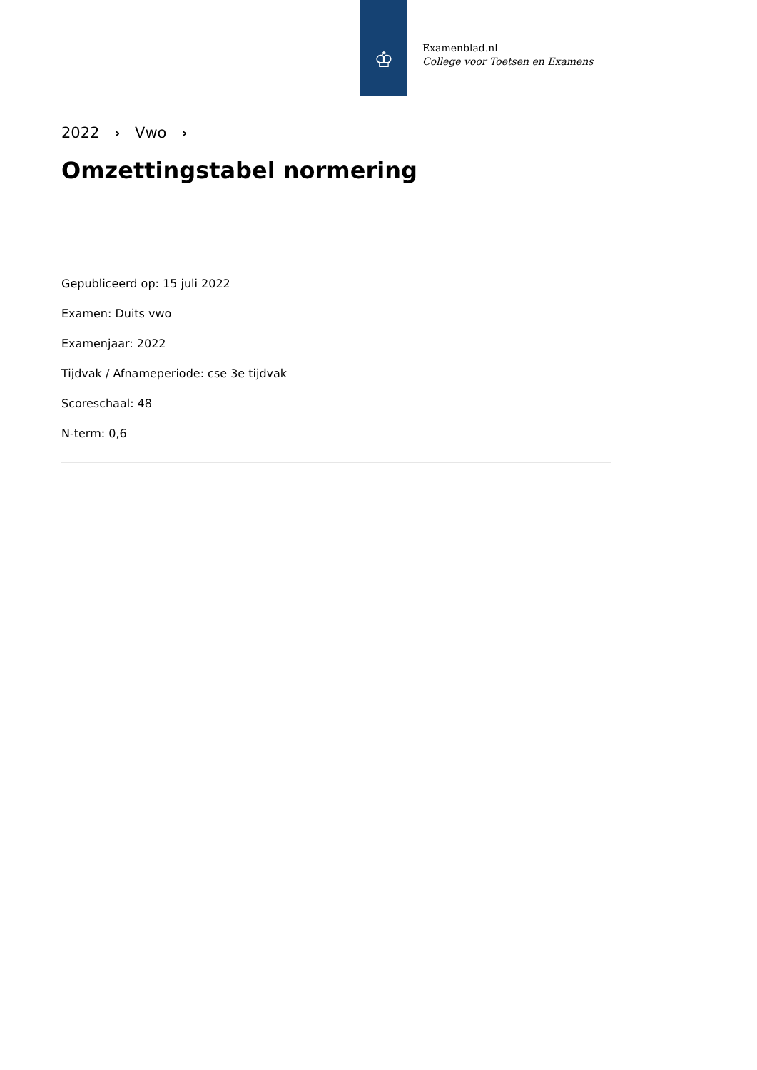♔
Examenblad.nl
College voor Toetsen en Examens
2022 › Vwo ›
Omzettingstabel normering
Gepubliceerd op: 15 juli 2022
Examen: Duits vwo
Examenjaar: 2022
Tijdvak / Afnameperiode: cse 3e tijdvak
Scoreschaal: 48
N-term: 0,6